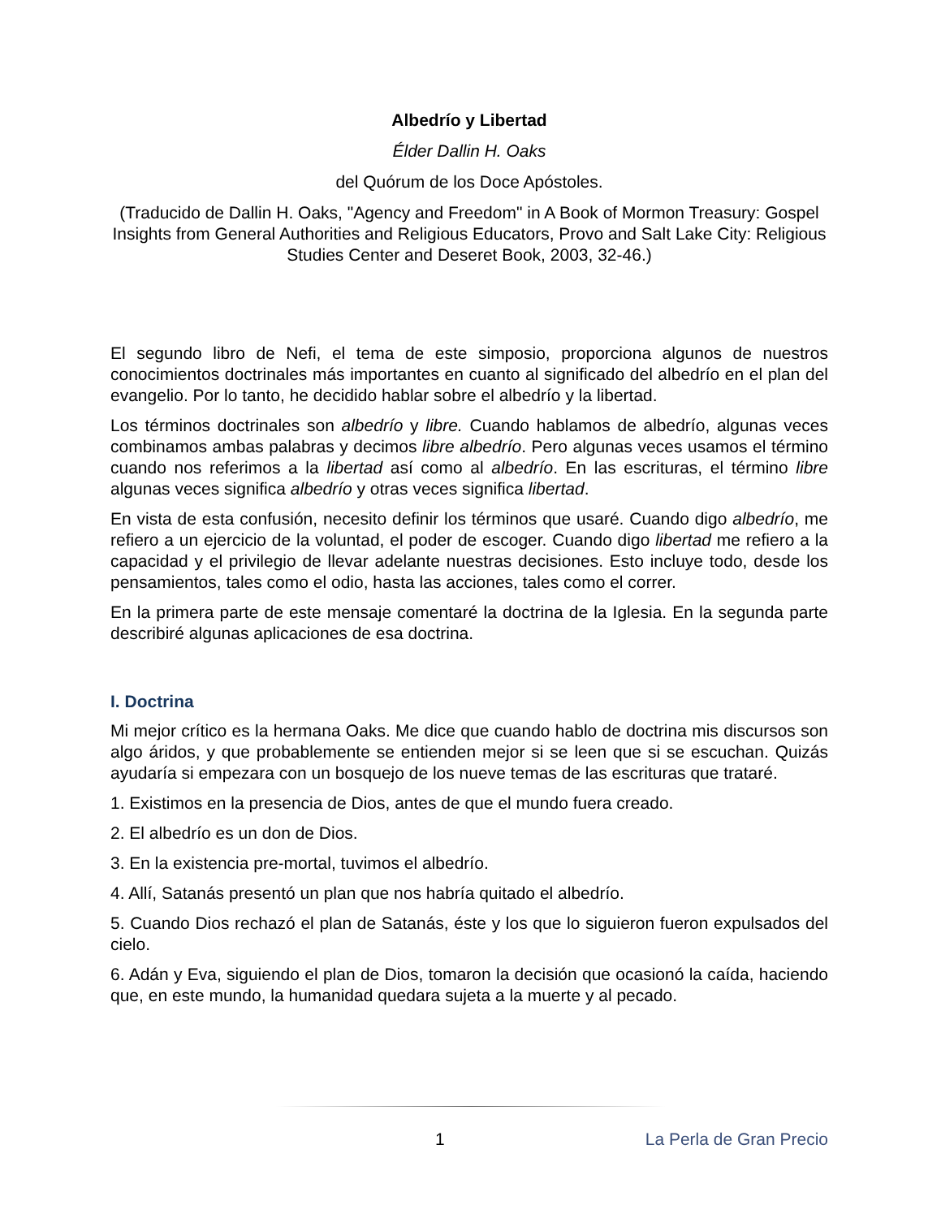Albedrío y Libertad
Élder Dallin H. Oaks
del Quórum de los Doce Apóstoles.
(Traducido de Dallin H. Oaks, "Agency and Freedom" in A Book of Mormon Treasury: Gospel Insights from General Authorities and Religious Educators, Provo and Salt Lake City: Religious Studies Center and Deseret Book, 2003, 32-46.)
El segundo libro de Nefi, el tema de este simposio, proporciona algunos de nuestros conocimientos doctrinales más importantes en cuanto al significado del albedrío en el plan del evangelio. Por lo tanto, he decidido hablar sobre el albedrío y la libertad.
Los términos doctrinales son albedrío y libre. Cuando hablamos de albedrío, algunas veces combinamos ambas palabras y decimos libre albedrío. Pero algunas veces usamos el término cuando nos referimos a la libertad así como al albedrío. En las escrituras, el término libre algunas veces significa albedrío y otras veces significa libertad.
En vista de esta confusión, necesito definir los términos que usaré. Cuando digo albedrío, me refiero a un ejercicio de la voluntad, el poder de escoger. Cuando digo libertad me refiero a la capacidad y el privilegio de llevar adelante nuestras decisiones. Esto incluye todo, desde los pensamientos, tales como el odio, hasta las acciones, tales como el correr.
En la primera parte de este mensaje comentaré la doctrina de la Iglesia. En la segunda parte describiré algunas aplicaciones de esa doctrina.
I. Doctrina
Mi mejor crítico es la hermana Oaks. Me dice que cuando hablo de doctrina mis discursos son algo áridos, y que probablemente se entienden mejor si se leen que si se escuchan. Quizás ayudaría si empezara con un bosquejo de los nueve temas de las escrituras que trataré.
1. Existimos en la presencia de Dios, antes de que el mundo fuera creado.
2. El albedrío es un don de Dios.
3. En la existencia pre-mortal, tuvimos el albedrío.
4. Allí, Satanás presentó un plan que nos habría quitado el albedrío.
5. Cuando Dios rechazó el plan de Satanás, éste y los que lo siguieron fueron expulsados del cielo.
6. Adán y Eva, siguiendo el plan de Dios, tomaron la decisión que ocasionó la caída, haciendo que, en este mundo, la humanidad quedara sujeta a la muerte y al pecado.
1 La Perla de Gran Precio